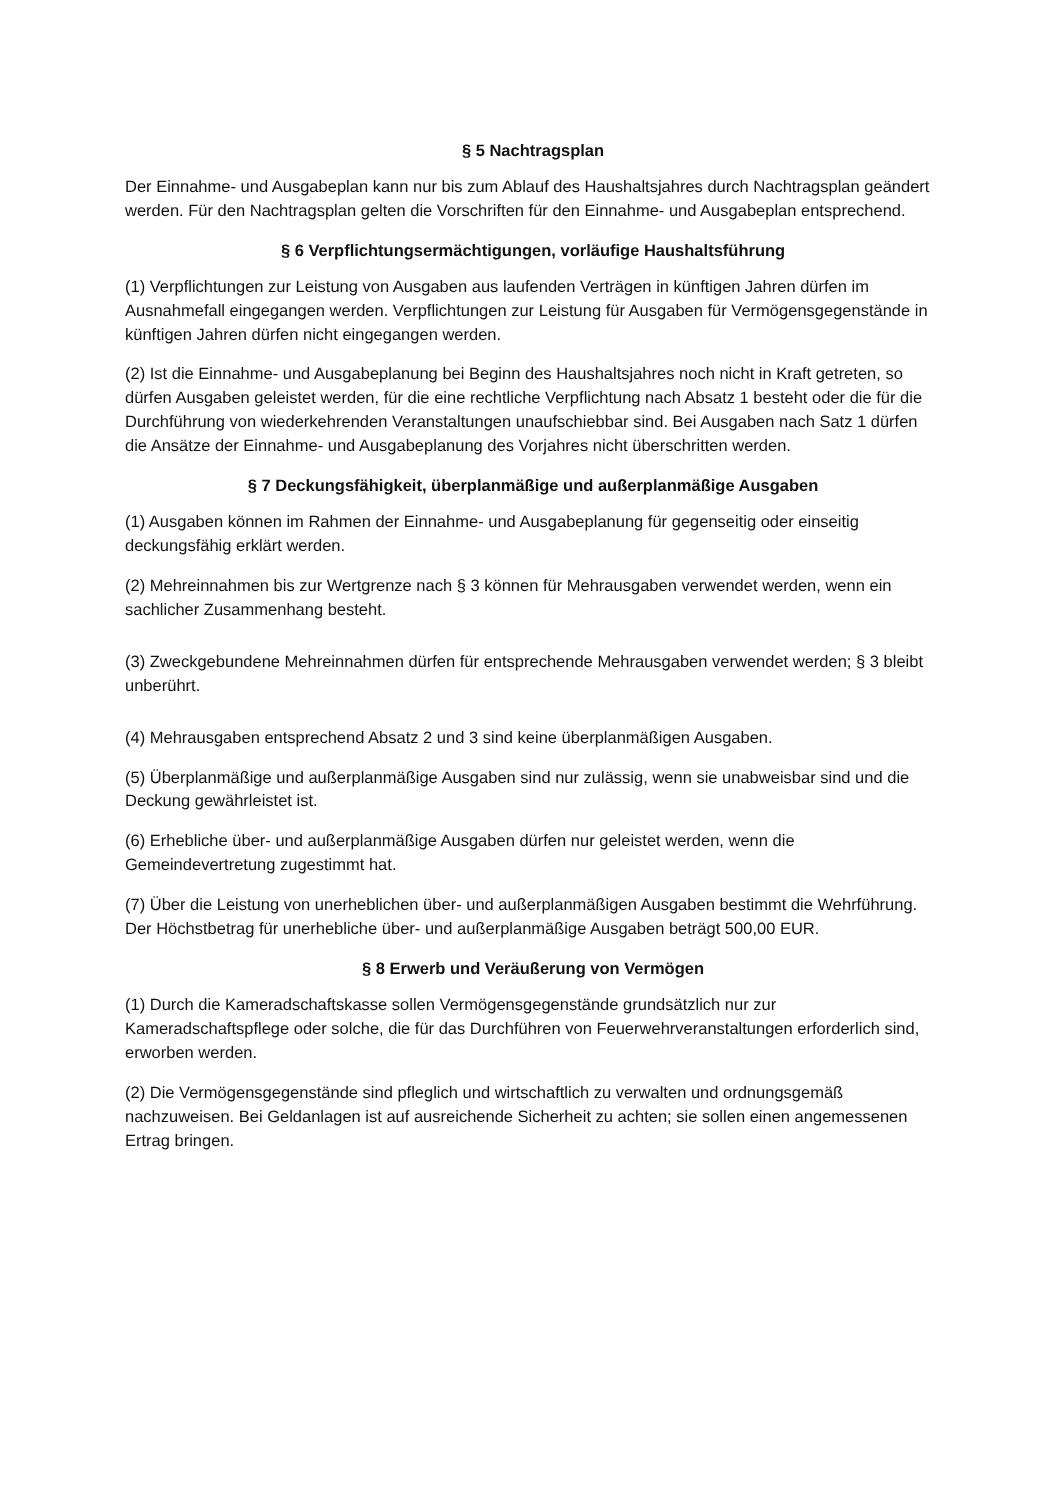§ 5 Nachtragsplan
Der Einnahme- und Ausgabeplan kann nur bis zum Ablauf des Haushaltsjahres durch Nachtragsplan geändert werden. Für den Nachtragsplan gelten die Vorschriften für den Einnahme- und Ausgabeplan entsprechend.
§ 6 Verpflichtungsermächtigungen, vorläufige Haushaltsführung
(1) Verpflichtungen zur Leistung von Ausgaben aus laufenden Verträgen in künftigen Jahren dürfen im Ausnahmefall eingegangen werden. Verpflichtungen zur Leistung für Ausgaben für Vermögensgegenstände in künftigen Jahren dürfen nicht eingegangen werden.
(2) Ist die Einnahme- und Ausgabeplanung bei Beginn des Haushaltsjahres noch nicht in Kraft getreten, so dürfen Ausgaben geleistet werden, für die eine rechtliche Verpflichtung nach Absatz 1 besteht oder die für die Durchführung von wiederkehrenden Veranstaltungen unaufschiebbar sind. Bei Ausgaben nach Satz 1 dürfen die Ansätze der Einnahme- und Ausgabeplanung des Vorjahres nicht überschritten werden.
§ 7 Deckungsfähigkeit, überplanmäßige und außerplanmäßige Ausgaben
(1) Ausgaben können im Rahmen der Einnahme- und Ausgabeplanung für gegenseitig oder einseitig deckungsfähig erklärt werden.
(2) Mehreinnahmen bis zur Wertgrenze nach § 3 können für Mehrausgaben verwendet werden, wenn ein sachlicher Zusammenhang besteht.
(3) Zweckgebundene Mehreinnahmen dürfen für entsprechende Mehrausgaben verwendet werden; § 3 bleibt unberührt.
(4) Mehrausgaben entsprechend Absatz 2 und 3 sind keine überplanmäßigen Ausgaben.
(5) Überplanmäßige und außerplanmäßige Ausgaben sind nur zulässig, wenn sie unabweisbar sind und die Deckung gewährleistet ist.
(6) Erhebliche über- und außerplanmäßige Ausgaben dürfen nur geleistet werden, wenn die Gemeindevertretung zugestimmt hat.
(7) Über die Leistung von unerheblichen über- und außerplanmäßigen Ausgaben bestimmt die Wehrführung. Der Höchstbetrag für unerhebliche über- und außerplanmäßige Ausgaben beträgt 500,00 EUR.
§ 8 Erwerb und Veräußerung von Vermögen
(1) Durch die Kameradschaftskasse sollen Vermögensgegenstände grundsätzlich nur zur Kameradschaftspflege oder solche, die für das Durchführen von Feuerwehrveranstaltungen erforderlich sind, erworben werden.
(2) Die Vermögensgegenstände sind pfleglich und wirtschaftlich zu verwalten und ordnungsgemäß nachzuweisen. Bei Geldanlagen ist auf ausreichende Sicherheit zu achten; sie sollen einen angemessenen Ertrag bringen.